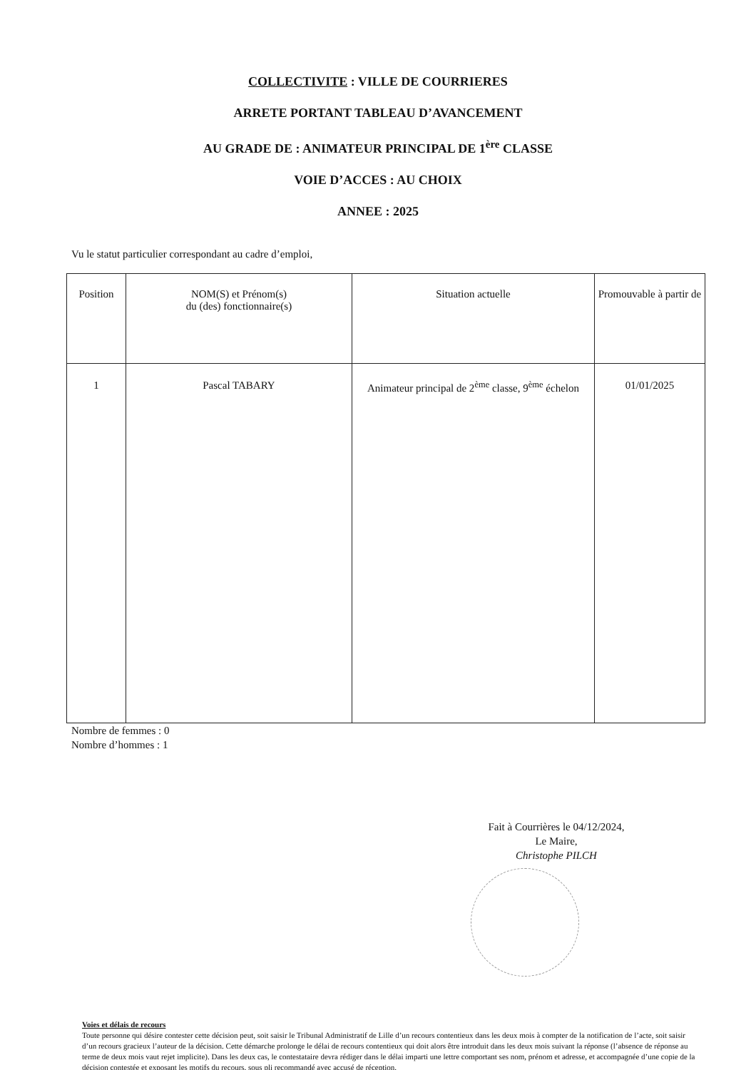COLLECTIVITE : VILLE DE COURRIERES
ARRETE PORTANT TABLEAU D’AVANCEMENT
AU GRADE DE : ANIMATEUR PRINCIPAL DE 1<sup>ère</sup> CLASSE
VOIE D’ACCES : AU CHOIX
ANNEE : 2025
Vu le statut particulier correspondant au cadre d’emploi,
| Position | NOM(S) et Prénom(s) du (des) fonctionnaire(s) | Situation actuelle | Promouvable à partir de |
| --- | --- | --- | --- |
| 1 | Pascal TABARY | Animateur principal de 2<sup>ème</sup> classe, 9<sup>ème</sup> échelon | 01/01/2025 |
Nombre de femmes : 0
Nombre d’hommes : 1
Fait à Courrières le 04/12/2024,
Le Maire,
Christophe PILCH
Voies et délais de recours
Toute personne qui désire contester cette décision peut, soit saisir le Tribunal Administratif de Lille d’un recours contentieux dans les deux mois à compter de la notification de l’acte, soit saisir d’un recours gracieux l’auteur de la décision. Cette démarche prolonge le délai de recours contentieux qui doit alors être introduit dans les deux mois suivant la réponse (l’absence de réponse au terme de deux mois vaut rejet implicite). Dans les deux cas, le contestataire devra rédiger dans le délai imparti une lettre comportant ses nom, prénom et adresse, et accompagnée d’une copie de la décision contestée et exposant les motifs du recours, sous pli recommandé avec accusé de réception.